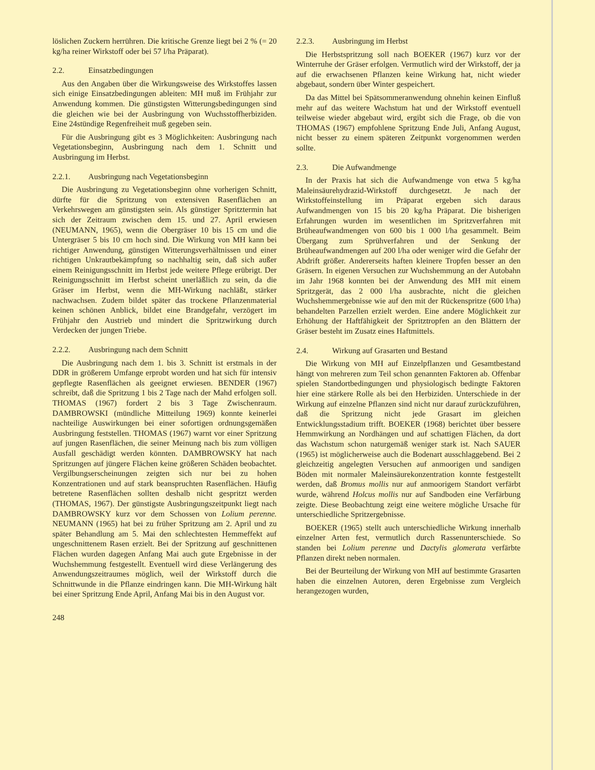löslichen Zuckern herrühren. Die kritische Grenze liegt bei 2 % (= 20 kg/ha reiner Wirkstoff oder bei 57 l/ha Präparat).
2.2. Einsatzbedingungen
Aus den Angaben über die Wirkungsweise des Wirkstoffes lassen sich einige Einsatzbedingungen ableiten: MH muß im Frühjahr zur Anwendung kommen. Die günstigsten Witterungsbedingungen sind die gleichen wie bei der Ausbringung von Wuchsstoffherbiziden. Eine 24stündige Regenfreiheit muß gegeben sein.
Für die Ausbringung gibt es 3 Möglichkeiten: Ausbringung nach Vegetationsbeginn, Ausbringung nach dem 1. Schnitt und Ausbringung im Herbst.
2.2.1. Ausbringung nach Vegetationsbeginn
Die Ausbringung zu Vegetationsbeginn ohne vorherigen Schnitt, dürfte für die Spritzung von extensiven Rasenflächen an Verkehrswegen am günstigsten sein. Als günstiger Spritztermin hat sich der Zeitraum zwischen dem 15. und 27. April erwiesen (NEUMANN, 1965), wenn die Obergräser 10 bis 15 cm und die Untergräser 5 bis 10 cm hoch sind. Die Wirkung von MH kann bei richtiger Anwendung, günstigen Witterungsverhältnissen und einer richtigen Unkrautbekämpfung so nachhaltig sein, daß sich außer einem Reinigungsschnitt im Herbst jede weitere Pflege erübrigt. Der Reinigungsschnitt im Herbst scheint unerläßlich zu sein, da die Gräser im Herbst, wenn die MH-Wirkung nachläßt, stärker nachwachsen. Zudem bildet später das trockene Pflanzenmaterial keinen schönen Anblick, bildet eine Brandgefahr, verzögert im Frühjahr den Austrieb und mindert die Spritzwirkung durch Verdecken der jungen Triebe.
2.2.2. Ausbringung nach dem Schnitt
Die Ausbringung nach dem 1. bis 3. Schnitt ist erstmals in der DDR in größerem Umfange erprobt worden und hat sich für intensiv gepflegte Rasenflächen als geeignet erwiesen. BENDER (1967) schreibt, daß die Spritzung 1 bis 2 Tage nach der Mahd erfolgen soll. THOMAS (1967) fordert 2 bis 3 Tage Zwischenraum. DAMBROWSKI (mündliche Mitteilung 1969) konnte keinerlei nachteilige Auswirkungen bei einer sofortigen ordnungsgemäßen Ausbringung feststellen. THOMAS (1967) warnt vor einer Spritzung auf jungen Rasenflächen, die seiner Meinung nach bis zum völligen Ausfall geschädigt werden könnten. DAMBROWSKY hat nach Spritzungen auf jüngere Flächen keine größeren Schäden beobachtet. Vergilbungserscheinungen zeigten sich nur bei zu hohen Konzentrationen und auf stark beanspruchten Rasenflächen. Häufig betretene Rasenflächen sollten deshalb nicht gespritzt werden (THOMAS, 1967). Der günstigste Ausbringungszeitpunkt liegt nach DAMBROWSKY kurz vor dem Schossen von Lolium perenne. NEUMANN (1965) hat bei zu früher Spritzung am 2. April und zu später Behandlung am 5. Mai den schlechtesten Hemmeffekt auf ungeschnittenem Rasen erzielt. Bei der Spritzung auf geschnittenen Flächen wurden dagegen Anfang Mai auch gute Ergebnisse in der Wuchshemmung festgestellt. Eventuell wird diese Verlängerung des Anwendungszeitraumes möglich, weil der Wirkstoff durch die Schnittwunde in die Pflanze eindringen kann. Die MH-Wirkung hält bei einer Spritzung Ende April, Anfang Mai bis in den August vor.
248
2.2.3. Ausbringung im Herbst
Die Herbstspritzung soll nach BOEKER (1967) kurz vor der Winterruhe der Gräser erfolgen. Vermutlich wird der Wirkstoff, der ja auf die erwachsenen Pflanzen keine Wirkung hat, nicht wieder abgebaut, sondern über Winter gespeichert.
Da das Mittel bei Spätsommeranwendung ohnehin keinen Einfluß mehr auf das weitere Wachstum hat und der Wirkstoff eventuell teilweise wieder abgebaut wird, ergibt sich die Frage, ob die von THOMAS (1967) empfohlene Spritzung Ende Juli, Anfang August, nicht besser zu einem späteren Zeitpunkt vorgenommen werden sollte.
2.3. Die Aufwandmenge
In der Praxis hat sich die Aufwandmenge von etwa 5 kg/ha Maleinsäurehydrazid-Wirkstoff durchgesetzt. Je nach der Wirkstoffeinstellung im Präparat ergeben sich daraus Aufwandmengen von 15 bis 20 kg/ha Präparat. Die bisherigen Erfahrungen wurden im wesentlichen im Spritzverfahren mit Brüheaufwandmengen von 600 bis 1 000 l/ha gesammelt. Beim Übergang zum Sprühverfahren und der Senkung der Brüheaufwandmengen auf 200 l/ha oder weniger wird die Gefahr der Abdrift größer. Andererseits haften kleinere Tropfen besser an den Gräsern. In eigenen Versuchen zur Wuchshemmung an der Autobahn im Jahr 1968 konnten bei der Anwendung des MH mit einem Spritzgerät, das 2 000 l/ha ausbrachte, nicht die gleichen Wuchshemmergebnisse wie auf den mit der Rückenspritze (600 l/ha) behandelten Parzellen erzielt werden. Eine andere Möglichkeit zur Erhöhung der Haftfähigkeit der Spritztropfen an den Blättern der Gräser besteht im Zusatz eines Haftmittels.
2.4. Wirkung auf Grasarten und Bestand
Die Wirkung von MH auf Einzelpflanzen und Gesamtbestand hängt von mehreren zum Teil schon genannten Faktoren ab. Offenbar spielen Standortbedingungen und physiologisch bedingte Faktoren hier eine stärkere Rolle als bei den Herbiziden. Unterschiede in der Wirkung auf einzelne Pflanzen sind nicht nur darauf zurückzuführen, daß die Spritzung nicht jede Grasart im gleichen Entwicklungsstadium trifft. BOEKER (1968) berichtet über bessere Hemmwirkung an Nordhängen und auf schattigen Flächen, da dort das Wachstum schon naturgemäß weniger stark ist. Nach SAUER (1965) ist möglicherweise auch die Bodenart ausschlaggebend. Bei 2 gleichzeitig angelegten Versuchen auf anmoorigen und sandigen Böden mit normaler Maleinsäurekonzentration konnte festgestellt werden, daß Bromus mollis nur auf anmoorigem Standort verfärbt wurde, während Holcus mollis nur auf Sandboden eine Verfärbung zeigte. Diese Beobachtung zeigt eine weitere mögliche Ursache für unterschiedliche Spritzergebnisse.
BOEKER (1965) stellt auch unterschiedliche Wirkung innerhalb einzelner Arten fest, vermutlich durch Rassenunterschiede. So standen bei Lolium perenne und Dactylis glomerata verfärbte Pflanzen direkt neben normalen.
Bei der Beurteilung der Wirkung von MH auf bestimmte Grasarten haben die einzelnen Autoren, deren Ergebnisse zum Vergleich herangezogen wurden,